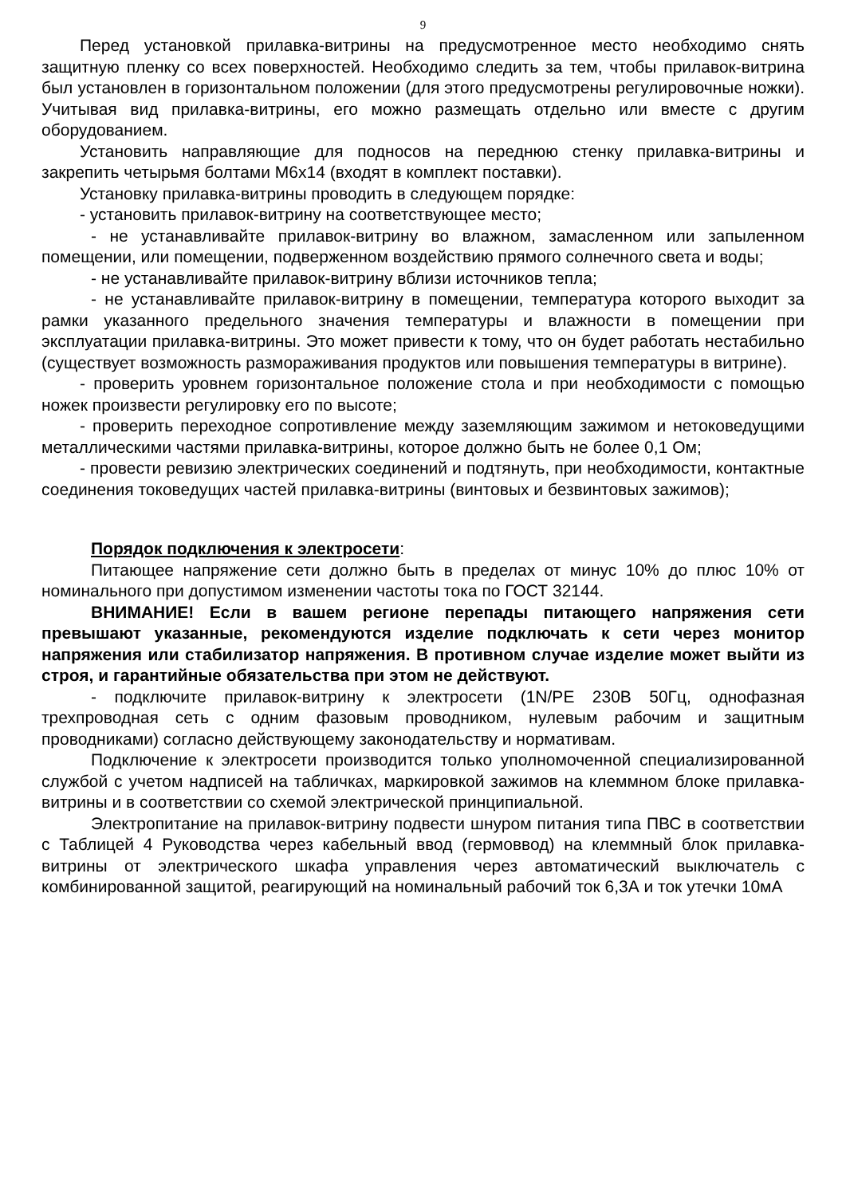9
Перед установкой прилавка-витрины на предусмотренное место необходимо снять защитную пленку со всех поверхностей. Необходимо следить за тем, чтобы прилавок-витрина был установлен в горизонтальном положении (для этого предусмотрены регулировочные ножки). Учитывая вид прилавка-витрины, его можно размещать отдельно или вместе с другим оборудованием.
Установить направляющие для подносов на переднюю стенку прилавка-витрины и закрепить четырьмя болтами М6х14 (входят в комплект поставки).
Установку прилавка-витрины проводить в следующем порядке:
- установить прилавок-витрину на соответствующее место;
- не устанавливайте прилавок-витрину во влажном, замасленном или запыленном помещении, или помещении, подверженном воздействию прямого солнечного света и воды;
- не устанавливайте прилавок-витрину вблизи источников тепла;
- не устанавливайте прилавок-витрину в помещении, температура которого выходит за рамки указанного предельного значения температуры и влажности в помещении при эксплуатации прилавка-витрины. Это может привести к тому, что он будет работать нестабильно (существует возможность размораживания продуктов или повышения температуры в витрине).
- проверить уровнем горизонтальное положение стола и при необходимости с помощью ножек произвести регулировку его по высоте;
- проверить переходное сопротивление между заземляющим зажимом и нетоковедущими металлическими частями прилавка-витрины, которое должно быть не более 0,1 Ом;
- провести ревизию электрических соединений и подтянуть, при необходимости, контактные соединения токоведущих частей прилавка-витрины (винтовых и безвинтовых зажимов);
Порядок подключения к электросети:
Питающее напряжение сети должно быть в пределах от минус 10% до плюс 10% от номинального при допустимом изменении частоты тока по ГОСТ 32144.
ВНИМАНИЕ! Если в вашем регионе перепады питающего напряжения сети превышают указанные, рекомендуются изделие подключать к сети через монитор напряжения или стабилизатор напряжения. В противном случае изделие может выйти из строя, и гарантийные обязательства при этом не действуют.
- подключите прилавок-витрину к электросети (1N/PE 230В 50Гц, однофазная трехпроводная сеть с одним фазовым проводником, нулевым рабочим и защитным проводниками) согласно действующему законодательству и нормативам.
Подключение к электросети производится только уполномоченной специализированной службой с учетом надписей на табличках, маркировкой зажимов на клеммном блоке прилавка-витрины и в соответствии со схемой электрической принципиальной.
Электропитание на прилавок-витрину подвести шнуром питания типа ПВС в соответствии с Таблицей 4 Руководства через кабельный ввод (гермоввод) на клеммный блок прилавка-витрины от электрического шкафа управления через автоматический выключатель с комбинированной защитой, реагирующий на номинальный рабочий ток 6,3А и ток утечки 10мА